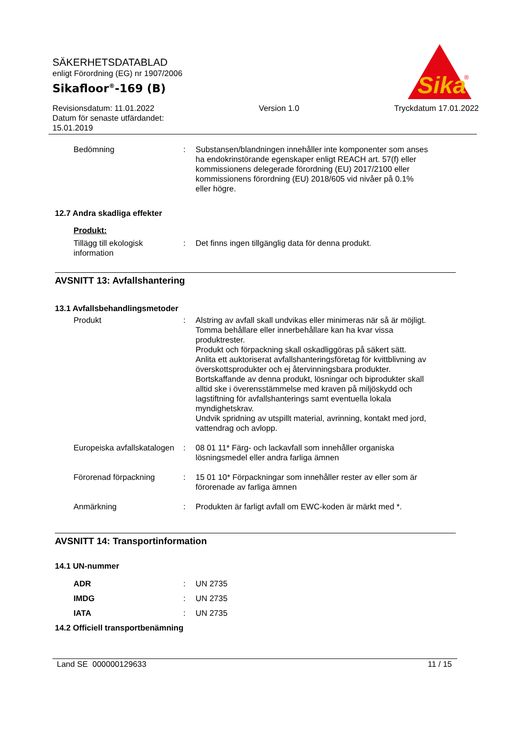SÄKERHETSDATABLAD
enligt Förordning (EG) nr 1907/2006
Sikafloor<sup>®</sup>-169 (B)
Revisionsdatum: 11.01.2022
Datum för senaste utfärdandet:
15.01.2019
Version 1.0 Tryckdatum 17.01.2022
Sika
®
Bedömning : Substansen/blandningen innehåller inte komponenter som anses ha endokrinstörande egenskaper enligt REACH art. 57(f) eller kommissionens delegerade förordning (EU) 2017/2100 eller kommissionens förordning (EU) 2018/605 vid nivåer på 0.1% eller högre.
12.7 Andra skadliga effekter
Produkt:
Tillägg till ekologisk information
: Det finns ingen tillgänglig data för denna produkt.
AVSNITT 13: Avfallshantering
13.1 Avfallsbehandlingsmetoder
Produkt : Alstring av avfall skall undvikas eller minimeras när så är möjligt.
Tomma behållare eller innerbehållare kan ha kvar vissa produktrester.
Produkt och förpackning skall oskadliggöras på säkert sätt.
Anlita ett auktoriserat avfallshanteringsföretag för kvittblivning av överskottsprodukter och ej återvinningsbara produkter.
Bortskaffande av denna produkt, lösningar och biprodukter skall alltid ske i överensstämmelse med kraven på miljöskydd och lagstiftning för avfallshanterings samt eventuella lokala myndighetskrav.
Undvik spridning av utspillt material, avrinning, kontakt med jord, vattendrag och avlopp.
Europeiska avfallskatalogen
: 08 01 11* Färg- och lackavfall som innehåller organiska lösningsmedel eller andra farliga ämnen
Förorenad förpackning : 15 01 10* Förpackningar som innehåller rester av eller som är förorenade av farliga ämnen
Anmärkning : Produkten är farligt avfall om EWC-koden är märkt med *.
AVSNITT 14: Transportinformation
14.1 UN-nummer
ADR : UN 2735
IMDG : UN 2735
IATA : UN 2735
14.2 Officiell transportbenämning
Land SE 000000129633 11 / 15